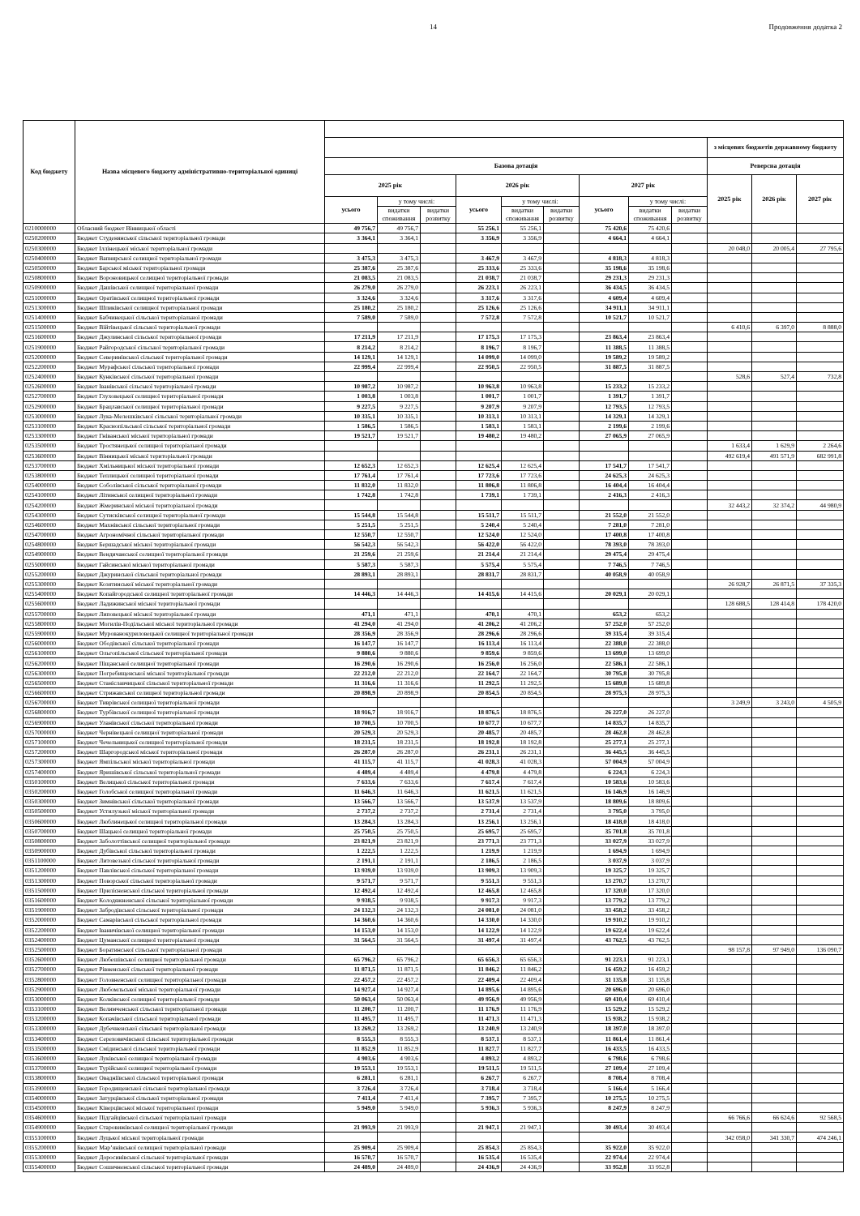14 Продовження додатка 2
| Код бюджету | Назва місцевого бюджету адміністративно-територіальної одиниці | | | | | | | | | | | | |
| --- | --- | --- | --- | --- | --- | --- | --- | --- | --- | --- | --- | --- | --- |
| | | | | | | | | | | | з місцевих бюджетів державному бюджету | | |
| | | Базова дотація | | | | | | | | | Реверсна дотація | | |
| | | 2025 рік | | | 2026 рік | | | 2027 рік | | | 2025 рік | 2026 рік | 2027 рік |
| | | усього | у тому числі: | | усього | у тому числі: | | усього | у тому числі: | | | | |
| | | | видатки споживання | видатки розвитку | | видатки споживання | видатки розвитку | | видатки споживання | видатки розвитку | | | |
| 0210000000 | Обласний бюджет Вінницької області | 49 756,7 | 49 756,7 | | 55 256,1 | 55 256,1 | | 75 420,6 | 75 420,6 | | | | |
| 0250200000 | Бюджет Студенянської сільської територіальної громади | 3 364,1 | 3 364,1 | | 3 356,9 | 3 356,9 | | 4 664,1 | 4 664,1 | | | | |
| 0250300000 | Бюджет Іллінецької міської територіальної громади | | | | | | | | | | 20 048,0 | 20 005,4 | 27 795,6 |
| 0250400000 | Бюджет Вапнярської селищної територіальної громади | 3 475,3 | 3 475,3 | | 3 467,9 | 3 467,9 | | 4 818,3 | 4 818,3 | | | | |
| 0250500000 | Бюджет Барської міської територіальної громади | 25 387,6 | 25 387,6 | | 25 333,6 | 25 333,6 | | 35 198,6 | 35 198,6 | | | | |
| 0250800000 | Бюджет Вороновицької селищної територіальної громади | 21 083,5 | 21 083,5 | | 21 038,7 | 21 038,7 | | 29 231,3 | 29 231,3 | | | | |
| 0250900000 | Бюджет Дашівської селищної територіальної громади | 26 279,0 | 26 279,0 | | 26 223,1 | 26 223,1 | | 36 434,5 | 36 434,5 | | | | |
| 0251000000 | Бюджет Оратівської селищної територіальної громади | 3 324,6 | 3 324,6 | | 3 317,6 | 3 317,6 | | 4 609,4 | 4 609,4 | | | | |
| 0251300000 | Бюджет Шпиківської селищної територіальної громади | 25 180,2 | 25 180,2 | | 25 126,6 | 25 126,6 | | 34 911,1 | 34 911,1 | | | | |
| 0251400000 | Бюджет Бабчинецької сільської територіальної громади | 7 589,0 | 7 589,0 | | 7 572,8 | 7 572,8 | | 10 521,7 | 10 521,7 | | | | |
| 0251500000 | Бюджет Війтівецької сільської територіальної громади | | | | | | | | | | 6 410,6 | 6 397,0 | 8 888,0 |
| 0251600000 | Бюджет Джулинської сільської територіальної громади | 17 211,9 | 17 211,9 | | 17 175,3 | 17 175,3 | | 23 863,4 | 23 863,4 | | | | |
| 0251900000 | Бюджет Райгородської сільської територіальної громади | 8 214,2 | 8 214,2 | | 8 196,7 | 8 196,7 | | 11 388,5 | 11 388,5 | | | | |
| 0252000000 | Бюджет Северинівської сільської територіальної громади | 14 129,1 | 14 129,1 | | 14 099,0 | 14 099,0 | | 19 589,2 | 19 589,2 | | | | |
| 0252200000 | Бюджет Мурафської сільської територіальної громади | 22 999,4 | 22 999,4 | | 22 950,5 | 22 950,5 | | 31 887,5 | 31 887,5 | | | | |
| 0252400000 | Бюджет Кунківської сільської територіальної громади | | | | | | | | | | 528,6 | 527,4 | 732,8 |
| 0252600000 | Бюджет Іванівської сільської територіальної громади | 10 987,2 | 10 987,2 | | 10 963,8 | 10 963,8 | | 15 233,2 | 15 233,2 | | | | |
| 0252700000 | Бюджет Глуховецької селищної територіальної громади | 1 003,8 | 1 003,8 | | 1 001,7 | 1 001,7 | | 1 391,7 | 1 391,7 | | | | |
| 0252900000 | Бюджет Брацлавської селищної територіальної громади | 9 227,5 | 9 227,5 | | 9 207,9 | 9 207,9 | | 12 793,5 | 12 793,5 | | | | |
| 0253000000 | Бюджет Лука-Мелешківської сільської територіальної громади | 10 335,1 | 10 335,1 | | 10 313,1 | 10 313,1 | | 14 329,1 | 14 329,1 | | | | |
| 0253100000 | Бюджет Краснопільської сільської територіальної громади | 1 586,5 | 1 586,5 | | 1 583,1 | 1 583,1 | | 2 199,6 | 2 199,6 | | | | |
| 0253300000 | Бюджет Гніванської міської територіальної громади | 19 521,7 | 19 521,7 | | 19 480,2 | 19 480,2 | | 27 065,9 | 27 065,9 | | | | |
| 0253500000 | Бюджет Тростянецької селищної територіальної громади | | | | | | | | | | 1 633,4 | 1 629,9 | 2 264,6 |
| 0253600000 | Бюджет Вінницької міської територіальної громади | | | | | | | | | | 492 619,4 | 491 571,9 | 682 991,8 |
| 0253700000 | Бюджет Хмільницької міської територіальної громади | 12 652,3 | 12 652,3 | | 12 625,4 | 12 625,4 | | 17 541,7 | 17 541,7 | | | | |
| 0253800000 | Бюджет Теплицької селищної територіальної громади | 17 761,4 | 17 761,4 | | 17 723,6 | 17 723,6 | | 24 625,3 | 24 625,3 | | | | |
| 0254000000 | Бюджет Соболівської сільської територіальної громади | 11 832,0 | 11 832,0 | | 11 806,8 | 11 806,8 | | 16 404,4 | 16 404,4 | | | | |
| 0254100000 | Бюджет Літинської селищної територіальної громади | 1 742,8 | 1 742,8 | | 1 739,1 | 1 739,1 | | 2 416,3 | 2 416,3 | | | | |
| 0254200000 | Бюджет Жмеринської міської територіальної громади | | | | | | | | | | 32 443,2 | 32 374,2 | 44 980,9 |
| 0254300000 | Бюджет Сутисківської селищної територіальної громади | 15 544,8 | 15 544,8 | | 15 511,7 | 15 511,7 | | 21 552,0 | 21 552,0 | | | | |
| 0254600000 | Бюджет Махнівської сільської територіальної громади | 5 251,5 | 5 251,5 | | 5 240,4 | 5 240,4 | | 7 281,0 | 7 281,0 | | | | |
| 0254700000 | Бюджет Агрономічної сільської територіальної громади | 12 550,7 | 12 550,7 | | 12 524,0 | 12 524,0 | | 17 400,8 | 17 400,8 | | | | |
| 0254800000 | Бюджет Бершадської міської територіальної громади | 56 542,3 | 56 542,3 | | 56 422,0 | 56 422,0 | | 78 393,0 | 78 393,0 | | | | |
| 0254900000 | Бюджет Вендичанської селищної територіальної громади | 21 259,6 | 21 259,6 | | 21 214,4 | 21 214,4 | | 29 475,4 | 29 475,4 | | | | |
| 0255000000 | Бюджет Гайсинської міської територіальної громади | 5 587,3 | 5 587,3 | | 5 575,4 | 5 575,4 | | 7 746,5 | 7 746,5 | | | | |
| 0255200000 | Бюджет Джуринської сільської територіальної громади | 28 893,1 | 28 893,1 | | 28 831,7 | 28 831,7 | | 40 058,9 | 40 058,9 | | | | |
| 0255300000 | Бюджет Козятинської міської територіальної громади | | | | | | | | | | 26 928,7 | 26 871,5 | 37 335,3 |
| 0255400000 | Бюджет Копайгородської селищної територіальної громади | 14 446,3 | 14 446,3 | | 14 415,6 | 14 415,6 | | 20 029,1 | 20 029,1 | | | | |
| 0255600000 | Бюджет Ладижинської міської територіальної громади | | | | | | | | | | 128 688,5 | 128 414,8 | 178 420,0 |
| 0255700000 | Бюджет Липовецької міської територіальної громади | 471,1 | 471,1 | | 470,1 | 470,1 | | 653,2 | 653,2 | | | | |
| 0255800000 | Бюджет Могилів-Подільської міської територіальної громади | 41 294,0 | 41 294,0 | | 41 206,2 | 41 206,2 | | 57 252,0 | 57 252,0 | | | | |
| 0255900000 | Бюджет Мурованокуриловецької селищної територіальної громади | 28 356,9 | 28 356,9 | | 28 296,6 | 28 296,6 | | 39 315,4 | 39 315,4 | | | | |
| 0256000000 | Бюджет Ободівської сільської територіальної громади | 16 147,7 | 16 147,7 | | 16 113,4 | 16 113,4 | | 22 388,0 | 22 388,0 | | | | |
| 0256100000 | Бюджет Ольгопільської сільської територіальної громади | 9 880,6 | 9 880,6 | | 9 859,6 | 9 859,6 | | 13 699,0 | 13 699,0 | | | | |
| 0256200000 | Бюджет Піщанської селищної територіальної громади | 16 290,6 | 16 290,6 | | 16 256,0 | 16 256,0 | | 22 586,1 | 22 586,1 | | | | |
| 0256300000 | Бюджет Погребищенської міської територіальної громади | 22 212,0 | 22 212,0 | | 22 164,7 | 22 164,7 | | 30 795,8 | 30 795,8 | | | | |
| 0256500000 | Бюджет Станіславчицької сільської територіальної громади | 11 316,6 | 11 316,6 | | 11 292,5 | 11 292,5 | | 15 689,8 | 15 689,8 | | | | |
| 0256600000 | Бюджет Стрижавської селищної територіальної громади | 20 898,9 | 20 898,9 | | 20 854,5 | 20 854,5 | | 28 975,3 | 28 975,3 | | | | |
| 0256700000 | Бюджет Тиврівської селищної територіальної громади | | | | | | | | | | 3 249,9 | 3 243,0 | 4 505,9 |
| 0256800000 | Бюджет Турбівської селищної територіальної громади | 18 916,7 | 18 916,7 | | 18 876,5 | 18 876,5 | | 26 227,0 | 26 227,0 | | | | |
| 0256900000 | Бюджет Уланівської сільської територіальної громади | 10 700,5 | 10 700,5 | | 10 677,7 | 10 677,7 | | 14 835,7 | 14 835,7 | | | | |
| 0257000000 | Бюджет Чернівецької селищної територіальної громади | 20 529,3 | 20 529,3 | | 20 485,7 | 20 485,7 | | 28 462,8 | 28 462,8 | | | | |
| 0257100000 | Бюджет Чечельницької селищної територіальної громади | 18 231,5 | 18 231,5 | | 18 192,8 | 18 192,8 | | 25 277,1 | 25 277,1 | | | | |
| 0257200000 | Бюджет Шаргородської міської територіальної громади | 26 287,0 | 26 287,0 | | 26 231,1 | 26 231,1 | | 36 445,5 | 36 445,5 | | | | |
| 0257300000 | Бюджет Ямпільської міської територіальної громади | 41 115,7 | 41 115,7 | | 41 028,3 | 41 028,3 | | 57 004,9 | 57 004,9 | | | | |
| 0257400000 | Бюджет Яришівської сільської територіальної громади | 4 489,4 | 4 489,4 | | 4 479,8 | 4 479,8 | | 6 224,3 | 6 224,3 | | | | |
| 0350100000 | Бюджет Велицької сільської територіальної громади | 7 633,6 | 7 633,6 | | 7 617,4 | 7 617,4 | | 10 583,6 | 10 583,6 | | | | |
| 0350200000 | Бюджет Голобської селищної територіальної громади | 11 646,3 | 11 646,3 | | 11 621,5 | 11 621,5 | | 16 146,9 | 16 146,9 | | | | |
| 0350300000 | Бюджет Зимнівської сільської територіальної громади | 13 566,7 | 13 566,7 | | 13 537,9 | 13 537,9 | | 18 809,6 | 18 809,6 | | | | |
| 0350500000 | Бюджет Устилузької міської територіальної громади | 2 737,2 | 2 737,2 | | 2 731,4 | 2 731,4 | | 3 795,0 | 3 795,0 | | | | |
| 0350600000 | Бюджет Люблинецької селищної територіальної громади | 13 284,3 | 13 284,3 | | 13 256,1 | 13 256,1 | | 18 418,0 | 18 418,0 | | | | |
| 0350700000 | Бюджет Шацької селищної територіальної громади | 25 750,5 | 25 750,5 | | 25 695,7 | 25 695,7 | | 35 701,8 | 35 701,8 | | | | |
| 0350800000 | Бюджет Заболоттівської селищної територіальної громади | 23 821,9 | 23 821,9 | | 23 771,3 | 23 771,3 | | 33 027,9 | 33 027,9 | | | | |
| 0350900000 | Бюджет Дубівської сільської територіальної громади | 1 222,5 | 1 222,5 | | 1 219,9 | 1 219,9 | | 1 694,9 | 1 694,9 | | | | |
| 0351100000 | Бюджет Литовезької сільської територіальної громади | 2 191,1 | 2 191,1 | | 2 186,5 | 2 186,5 | | 3 037,9 | 3 037,9 | | | | |
| 0351200000 | Бюджет Павлівської сільської територіальної громади | 13 939,0 | 13 939,0 | | 13 909,3 | 13 909,3 | | 19 325,7 | 19 325,7 | | | | |
| 0351300000 | Бюджет Поворської сільської територіальної громади | 9 571,7 | 9 571,7 | | 9 551,3 | 9 551,3 | | 13 270,7 | 13 270,7 | | | | |
| 0351500000 | Бюджет Прилісненської сільської територіальної громади | 12 492,4 | 12 492,4 | | 12 465,8 | 12 465,8 | | 17 320,0 | 17 320,0 | | | | |
| 0351600000 | Бюджет Колодяжненської сільської територіальної громади | 9 938,5 | 9 938,5 | | 9 917,3 | 9 917,3 | | 13 779,2 | 13 779,2 | | | | |
| 0351900000 | Бюджет Забродівської сільської територіальної громади | 24 132,3 | 24 132,3 | | 24 081,0 | 24 081,0 | | 33 458,2 | 33 458,2 | | | | |
| 0352000000 | Бюджет Самарівської сільської територіальної громади | 14 360,6 | 14 360,6 | | 14 330,0 | 14 330,0 | | 19 910,2 | 19 910,2 | | | | |
| 0352200000 | Бюджет Іваничівської селищної територіальної громади | 14 153,0 | 14 153,0 | | 14 122,9 | 14 122,9 | | 19 622,4 | 19 622,4 | | | | |
| 0352400000 | Бюджет Цуманської селищної територіальної громади | 31 564,5 | 31 564,5 | | 31 497,4 | 31 497,4 | | 43 762,5 | 43 762,5 | | | | |
| 0352500000 | Бюджет Боратинської сільської територіальної громади | | | | | | | | | | 98 157,8 | 97 949,0 | 136 090,7 |
| 0352600000 | Бюджет Любешівської селищної територіальної громади | 65 796,2 | 65 796,2 | | 65 656,3 | 65 656,3 | | 91 223,1 | 91 223,1 | | | | |
| 0352700000 | Бюджет Рівненської сільської територіальної громади | 11 871,5 | 11 871,5 | | 11 846,2 | 11 846,2 | | 16 459,2 | 16 459,2 | | | | |
| 0352800000 | Бюджет Головненської селищної територіальної громади | 22 457,2 | 22 457,2 | | 22 409,4 | 22 409,4 | | 31 135,8 | 31 135,8 | | | | |
| 0352900000 | Бюджет Любомльської міської територіальної громади | 14 927,4 | 14 927,4 | | 14 895,6 | 14 895,6 | | 20 696,0 | 20 696,0 | | | | |
| 0353000000 | Бюджет Колківської селищної територіальної громади | 50 063,4 | 50 063,4 | | 49 956,9 | 49 956,9 | | 69 410,4 | 69 410,4 | | | | |
| 0353100000 | Бюджет Велимченської сільської територіальної громади | 11 200,7 | 11 200,7 | | 11 176,9 | 11 176,9 | | 15 529,2 | 15 529,2 | | | | |
| 0353200000 | Бюджет Копачівської сільської територіальної громади | 11 495,7 | 11 495,7 | | 11 471,3 | 11 471,3 | | 15 938,2 | 15 938,2 | | | | |
| 0353300000 | Бюджет Дубечненської сільської територіальної громади | 13 269,2 | 13 269,2 | | 13 240,9 | 13 240,9 | | 18 397,0 | 18 397,0 | | | | |
| 0353400000 | Бюджет Сереховичівської сільської територіальної громади | 8 555,3 | 8 555,3 | | 8 537,1 | 8 537,1 | | 11 861,4 | 11 861,4 | | | | |
| 0353500000 | Бюджет Смідинської сільської територіальної громади | 11 852,9 | 11 852,9 | | 11 827,7 | 11 827,7 | | 16 433,5 | 16 433,5 | | | | |
| 0353600000 | Бюджет Луківської селищної територіальної громади | 4 903,6 | 4 903,6 | | 4 893,2 | 4 893,2 | | 6 798,6 | 6 798,6 | | | | |
| 0353700000 | Бюджет Турійської селищної територіальної громади | 19 553,1 | 19 553,1 | | 19 511,5 | 19 511,5 | | 27 109,4 | 27 109,4 | | | | |
| 0353800000 | Бюджет Овадніївської сільської територіальної громади | 6 281,1 | 6 281,1 | | 6 267,7 | 6 267,7 | | 8 708,4 | 8 708,4 | | | | |
| 0353900000 | Бюджет Городищенської сільської територіальної громади | 3 726,4 | 3 726,4 | | 3 718,4 | 3 718,4 | | 5 166,4 | 5 166,4 | | | | |
| 0354000000 | Бюджет Затурцівської сільської територіальної громади | 7 411,4 | 7 411,4 | | 7 395,7 | 7 395,7 | | 10 275,5 | 10 275,5 | | | | |
| 0354500000 | Бюджет Ківерцівської міської територіальної громади | 5 949,0 | 5 949,0 | | 5 936,3 | 5 936,3 | | 8 247,9 | 8 247,9 | | | | |
| 0354600000 | Бюджет Підгайцівської сільської територіальної громади | | | | | | | | | | 66 766,6 | 66 624,6 | 92 568,5 |
| 0354900000 | Бюджет Старовижівської селищної територіальної громади | 21 993,9 | 21 993,9 | | 21 947,1 | 21 947,1 | | 30 493,4 | 30 493,4 | | | | |
| 0355100000 | Бюджет Луцької міської територіальної громади | | | | | | | | | | 342 058,0 | 341 330,7 | 474 246,1 |
| 0355200000 | Бюджет Мар’янівської селищної територіальної громади | 25 909,4 | 25 909,4 | | 25 854,3 | 25 854,3 | | 35 922,0 | 35 922,0 | | | | |
| 0355300000 | Бюджет Доросинівської сільської територіальної громади | 16 570,7 | 16 570,7 | | 16 535,4 | 16 535,4 | | 22 974,4 | 22 974,4 | | | | |
| 0355400000 | Бюджет Сошичненської сільської територіальної громади | 24 489,0 | 24 489,0 | | 24 436,9 | 24 436,9 | | 33 952,8 | 33 952,8 | | | | |